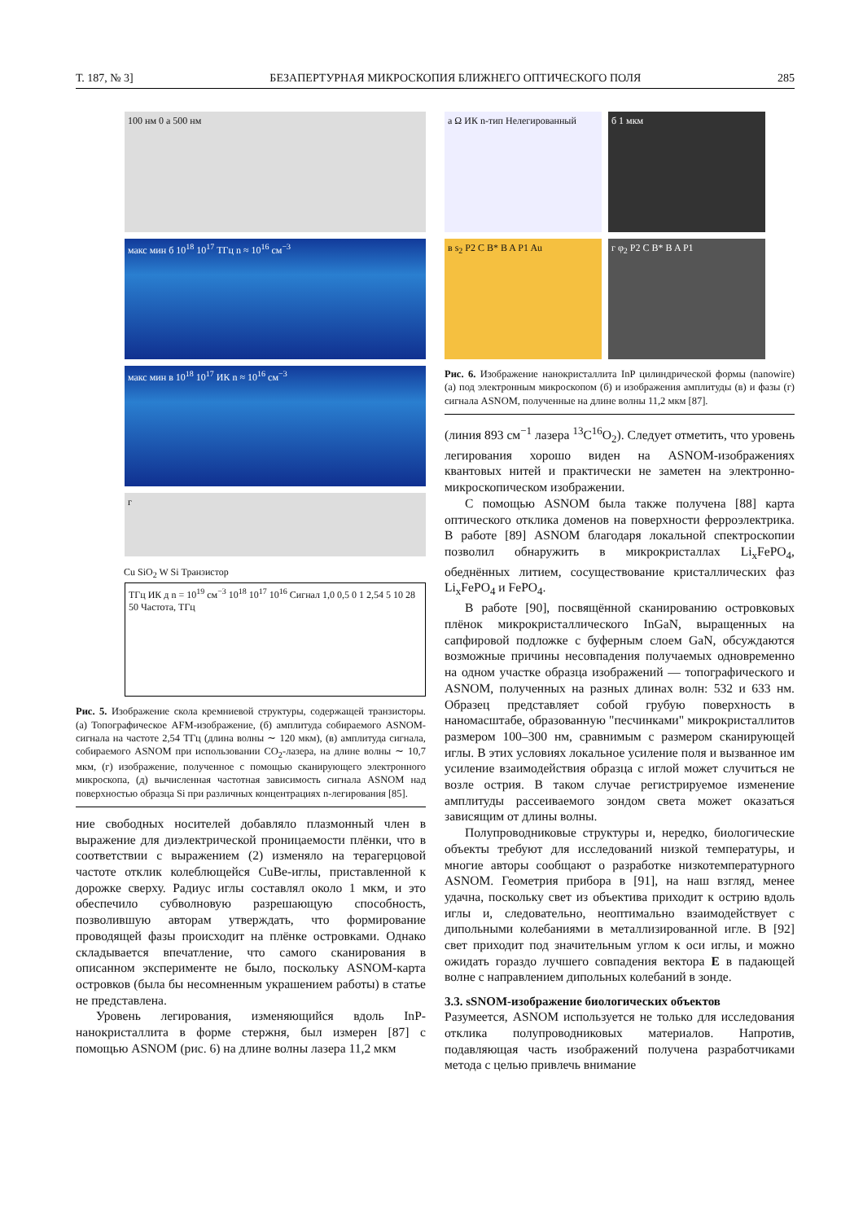Т. 187, № 3] БЕЗАПЕРТУРНАЯ МИКРОСКОПИЯ БЛИЖНЕГО ОПТИЧЕСКОГО ПОЛЯ 285
100 нм 0 а 500 нм
макс мин б 10<sup>18</sup> 10<sup>17</sup> ТГц n ≈ 10<sup>16</sup> см<sup>−3</sup>
макс мин в 10<sup>18</sup> 10<sup>17</sup> ИК n ≈ 10<sup>16</sup> см<sup>−3</sup>
г
Cu SiO<sub>2</sub> W Si Транзистор
ТГц ИК д n = 10<sup>19</sup> см<sup>−3</sup> 10<sup>18</sup> 10<sup>17</sup> 10<sup>16</sup> Сигнал 1,0 0,5 0 1 2,54 5 10 28 50 Частота, ТГц
Рис. 5. Изображение скола кремниевой структуры, содержащей транзисторы. (а) Топографическое AFM-изображение, (б) амплитуда собираемого ASNOM-сигнала на частоте 2,54 ТГц (длина волны ∼ 120 мкм), (в) амплитуда сигнала, собираемого ASNOM при использовании CO<sub>2</sub>-лазера, на длине волны ∼ 10,7 мкм, (г) изображение, полученное с помощью сканирующего электронного микроскопа, (д) вычисленная частотная зависимость сигнала ASNOM над поверхностью образца Si при различных концентрациях n-легирования [85].
ние свободных носителей добавляло плазмонный член в выражение для диэлектрической проницаемости плёнки, что в соответствии с выражением (2) изменяло на терагерцовой частоте отклик колеблющейся CuBe-иглы, приставленной к дорожке сверху. Радиус иглы составлял около 1 мкм, и это обеспечило субволновую разрешающую способность, позволившую авторам утверждать, что формирование проводящей фазы происходит на плёнке островками. Однако складывается впечатление, что самого сканирования в описанном эксперименте не было, поскольку ASNOM-карта островков (была бы несомненным украшением работы) в статье не представлена.
Уровень легирования, изменяющийся вдоль InP-нанокристаллита в форме стержня, был измерен [87] с помощью ASNOM (рис. 6) на длине волны лазера 11,2 мкм
а Ω ИК n-тип Нелегированный
б 1 мкм
в s<sub>2</sub> P2 C B* B A P1 Au
г φ<sub>2</sub> P2 C B* B A P1
Рис. 6. Изображение нанокристаллита InP цилиндрической формы (nanowire) (а) под электронным микроскопом (б) и изображения амплитуды (в) и фазы (г) сигнала ASNOM, полученные на длине волны 11,2 мкм [87].
(линия 893 см<sup>−1</sup> лазера <sup>13</sup>C<sup>16</sup>O<sub>2</sub>). Следует отметить, что уровень легирования хорошо виден на ASNOM-изображениях квантовых нитей и практически не заметен на электронно-микроскопическом изображении.
С помощью ASNOM была также получена [88] карта оптического отклика доменов на поверхности ферроэлектрика. В работе [89] ASNOM благодаря локальной спектроскопии позволил обнаружить в микрокристаллах Li<sub>x</sub>FePO<sub>4</sub>, обеднённых литием, сосуществование кристаллических фаз Li<sub>x</sub>FePO<sub>4</sub> и FePO<sub>4</sub>.
В работе [90], посвящённой сканированию островковых плёнок микрокристаллического InGaN, выращенных на сапфировой подложке с буферным слоем GaN, обсуждаются возможные причины несовпадения получаемых одновременно на одном участке образца изображений — топографического и ASNOM, полученных на разных длинах волн: 532 и 633 нм. Образец представляет собой грубую поверхность в наномасштабе, образованную "песчинками" микрокристаллитов размером 100–300 нм, сравнимым с размером сканирующей иглы. В этих условиях локальное усиление поля и вызванное им усиление взаимодействия образца с иглой может случиться не возле острия. В таком случае регистрируемое изменение амплитуды рассеиваемого зондом света может оказаться зависящим от длины волны.
Полупроводниковые структуры и, нередко, биологические объекты требуют для исследований низкой температуры, и многие авторы сообщают о разработке низкотемпературного ASNOM. Геометрия прибора в [91], на наш взгляд, менее удачна, поскольку свет из объектива приходит к острию вдоль иглы и, следовательно, неоптимально взаимодействует с дипольными колебаниями в металлизированной игле. В [92] свет приходит под значительным углом к оси иглы, и можно ожидать гораздо лучшего совпадения вектора E в падающей волне с направлением дипольных колебаний в зонде.
3.3. sSNOM-изображение биологических объектов
Разумеется, ASNOM используется не только для исследования отклика полупроводниковых материалов. Напротив, подавляющая часть изображений получена разработчиками метода с целью привлечь внимание